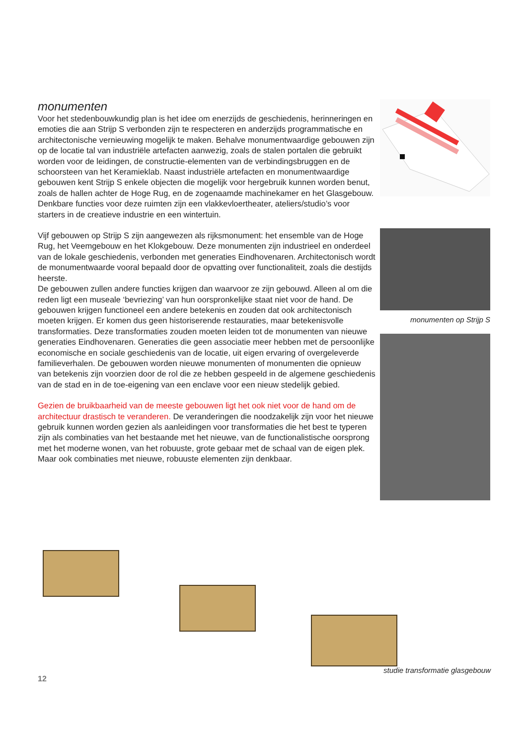monumenten
Voor het stedenbouwkundig plan is het idee om enerzijds de geschiedenis, herinneringen en emoties die aan Strijp S verbonden zijn te respecteren en anderzijds programmatische en architectonische vernieuwing mogelijk te maken. Behalve monumentwaardige gebouwen zijn op de locatie tal van industriële artefacten aanwezig, zoals de stalen portalen die gebruikt worden voor de leidingen, de constructie-elementen van de verbindingsbruggen en de schoorsteen van het Keramieklab. Naast industriële artefacten en monumentwaardige gebouwen kent Strijp S enkele objecten die mogelijk voor hergebruik kunnen worden benut, zoals de hallen achter de Hoge Rug, en de zogenaamde machinekamer en het Glasgebouw. Denkbare functies voor deze ruimten zijn een vlakkevloertheater, ateliers/studio’s voor starters in de creatieve industrie en een wintertuin.
Vijf gebouwen op Strijp S zijn aangewezen als rijksmonument: het ensemble van de Hoge Rug, het Veemgebouw en het Klokgebouw. Deze monumenten zijn industrieel en onderdeel van de lokale geschiedenis, verbonden met generaties Eindhovenaren. Architectonisch wordt de monumentwaarde vooral bepaald door de opvatting over functionaliteit, zoals die destijds heerste.
De gebouwen zullen andere functies krijgen dan waarvoor ze zijn gebouwd. Alleen al om die reden ligt een museale ‘bevriezing’ van hun oorspronkelijke staat niet voor de hand. De gebouwen krijgen functioneel een andere betekenis en zouden dat ook architectonisch moeten krijgen. Er komen dus geen historiserende restauraties, maar betekenisvolle transformaties. Deze transformaties zouden moeten leiden tot de monumenten van nieuwe generaties Eindhovenaren. Generaties die geen associatie meer hebben met de persoonlijke economische en sociale geschiedenis van de locatie, uit eigen ervaring of overgeleverde familieverhalen. De gebouwen worden nieuwe monumenten of monumenten die opnieuw van betekenis zijn voorzien door de rol die ze hebben gespeeld in de algemene geschiedenis van de stad en in de toe-eigening van een enclave voor een nieuw stedelijk gebied.
Gezien de bruikbaarheid van de meeste gebouwen ligt het ook niet voor de hand om de architectuur drastisch te veranderen. De veranderingen die noodzakelijk zijn voor het nieuwe gebruik kunnen worden gezien als aanleidingen voor transformaties die het best te typeren zijn als combinaties van het bestaande met het nieuwe, van de functionalistische oorsprong met het moderne wonen, van het robuuste, grote gebaar met de schaal van de eigen plek. Maar ook combinaties met nieuwe, robuuste elementen zijn denkbaar.
monumenten op Strijp S
studie transformatie glasgebouw
12